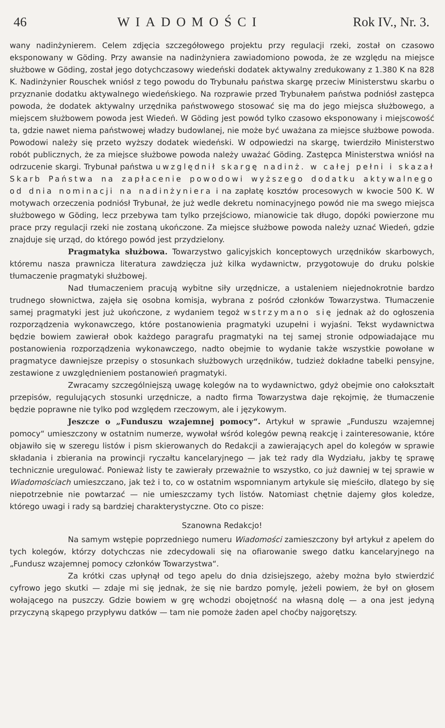46 WIADOMOŚCI Rok IV., Nr. 3.
wany nadinżynierem. Celem zdjęcia szczegółowego projektu przy regulacji rzeki, został on czasowo eksponowany w Göding. Przy awansie na nadinżyniera zawiadomiono powoda, że ze względu na miejsce służbowe w Göding, został jego dotychczasowy wiedeński dodatek aktywalny zredukowany z 1.380 K na 828 K. Nadinżynier Rouschek wniósł z tego powodu do Trybunału państwa skargę przeciw Ministerstwu skarbu o przyznanie dodatku aktywalnego wiedeńskiego. Na rozprawie przed Trybunałem państwa podniósł zastępca powoda, że dodatek aktywalny urzędnika państwowego stosować się ma do jego miejsca służbowego, a miejscem służbowem powoda jest Wiedeń. W Göding jest powód tylko czasowo eksponowany i miejscowość ta, gdzie nawet niema państwowej władzy budowlanej, nie może być uważana za miejsce służbowe powoda. Powodowi należy się przeto wyższy dodatek wiedeński. W odpowiedzi na skargę, twierdziło Ministerstwo robót publicznych, że za miejsce służbowe powoda należy uważać Göding. Zastępca Ministerstwa wniósł na odrzucenie skargi. Trybunał państwa uwzględnił skargę nadinż. w całej pełni i skazał Skarb Państwa na zapłacenie powodowi wyższego dodatku aktywalnego od dnia nominacji na nadinżyniera i na zapłatę kosztów procesowych w kwocie 500 K. W motywach orzeczenia podniósł Trybunał, że już wedle dekretu nominacyjnego powód nie ma swego miejsca służbowego w Göding, lecz przebywa tam tylko przejściowo, mianowicie tak długo, dopóki powierzone mu prace przy regulacji rzeki nie zostaną ukończone. Za miejsce służbowe powoda należy uznać Wiedeń, gdzie znajduje się urząd, do którego powód jest przydzielony.
Pragmatyka służbowa. Towarzystwo galicyjskich konceptowych urzędników skarbowych, któremu nasza prawnicza literatura zawdzięcza już kilka wydawnictw, przygotowuje do druku polskie tłumaczenie pragmatyki służbowej.
Nad tłumaczeniem pracują wybitne siły urzędnicze, a ustaleniem niejednokrotnie bardzo trudnego słownictwa, zajęła się osobna komisja, wybrana z pośród członków Towarzystwa. Tłumaczenie samej pragmatyki jest już ukończone, z wydaniem tegoż wstrzymano się jednak aż do ogłoszenia rozporządzenia wykonawczego, które postanowienia pragmatyki uzupełni i wyjaśni. Tekst wydawnictwa będzie bowiem zawierał obok każdego paragrafu pragmatyki na tej samej stronie odpowiadające mu postanowienia rozporządzenia wykonawczego, nadto obejmie to wydanie także wszystkie powołane w pragmatyce dawniejsze przepisy o stosunkach służbowych urzędników, tudzież dokładne tabelki pensyjne, zestawione z uwzględnieniem postanowień pragmatyki.
Zwracamy szczególniejszą uwagę kolegów na to wydawnictwo, gdyż obejmie ono całokształt przepisów, regulujących stosunki urzędnicze, a nadto firma Towarzystwa daje rękojmię, że tłumaczenie będzie poprawne nie tylko pod względem rzeczowym, ale i językowym.
Jeszcze o „Funduszu wzajemnej pomocy“. Artykuł w sprawie „Funduszu wzajemnej pomocy“ umieszczony w ostatnim numerze, wywołał wśród kolegów pewną reakcję i zainteresowanie, które objawiło się w szeregu listów i pism skierowanych do Redakcji a zawierających apel do kolegów w sprawie składania i zbierania na prowincji ryczałtu kancelaryjnego — jak też rady dla Wydziału, jakby tę sprawę technicznie uregulować. Ponieważ listy te zawierały przeważnie to wszystko, co już dawniej w tej sprawie w Wiadomościach umieszczano, jak też i to, co w ostatnim wspomnianym artykule się mieściło, dlatego by się niepotrzebnie nie powtarzać — nie umieszczamy tych listów. Natomiast chętnie dajemy głos koledze, którego uwagi i rady są bardziej charakterystyczne. Oto co pisze:
Szanowna Redakcjo!
Na samym wstępie poprzedniego numeru Wiadomości zamieszczony był artykuł z apelem do tych kolegów, którzy dotychczas nie zdecydowali się na ofiarowanie swego datku kancelaryjnego na „Fundusz wzajemnej pomocy członków Towarzystwa“.
Za krótki czas upłynął od tego apelu do dnia dzisiejszego, ażeby można było stwierdzić cyfrowo jego skutki — zdaje mi się jednak, że się nie bardzo pomylę, jeżeli powiem, że był on głosem wołającego na puszczy. Gdzie bowiem w grę wchodzi obojętność na własną dolę — a ona jest jedyną przyczyną skąpego przypływu datków — tam nie pomoże żaden apel choćby najgorętszy.